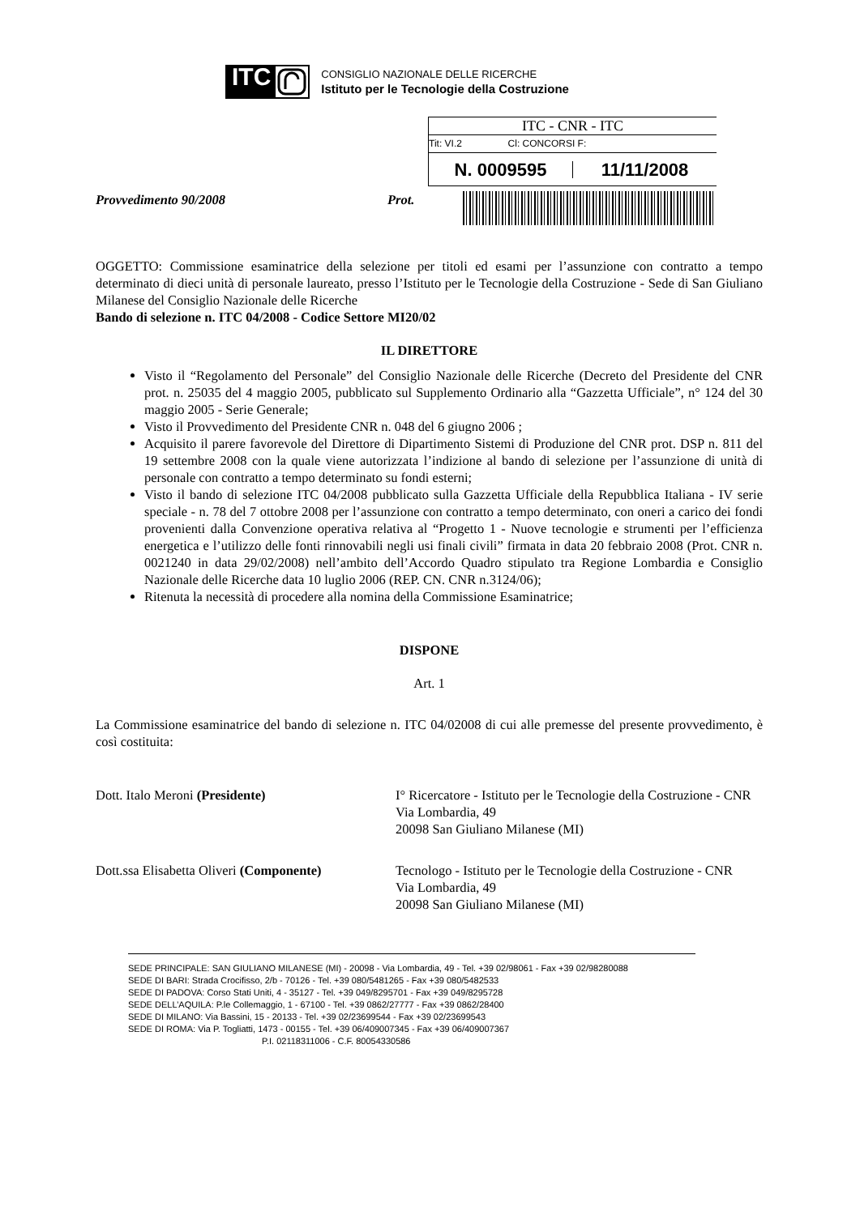ITC
CONSIGLIO NAZIONALE DELLE RICERCHE
Istituto per le Tecnologie della Costruzione
ITC - CNR - ITC
Tit: VI.2 Cl: CONCORSI F:
N. 0009595 11/11/2008
Provvedimento 90/2008 Prot.
OGGETTO: Commissione esaminatrice della selezione per titoli ed esami per l’assunzione con contratto a tempo determinato di dieci unità di personale laureato, presso l’Istituto per le Tecnologie della Costruzione - Sede di San Giuliano Milanese del Consiglio Nazionale delle Ricerche
Bando di selezione n. ITC 04/2008 - Codice Settore MI20/02
IL DIRETTORE
Visto il “Regolamento del Personale” del Consiglio Nazionale delle Ricerche (Decreto del Presidente del CNR prot. n. 25035 del 4 maggio 2005, pubblicato sul Supplemento Ordinario alla “Gazzetta Ufficiale”, n° 124 del 30 maggio 2005 - Serie Generale;
Visto il Provvedimento del Presidente CNR n. 048 del 6 giugno 2006 ;
Acquisito il parere favorevole del Direttore di Dipartimento Sistemi di Produzione del CNR prot. DSP n. 811 del 19 settembre 2008 con la quale viene autorizzata l’indizione al bando di selezione per l’assunzione di unità di personale con contratto a tempo determinato su fondi esterni;
Visto il bando di selezione ITC 04/2008 pubblicato sulla Gazzetta Ufficiale della Repubblica Italiana - IV serie speciale - n. 78 del 7 ottobre 2008 per l’assunzione con contratto a tempo determinato, con oneri a carico dei fondi provenienti dalla Convenzione operativa relativa al “Progetto 1 - Nuove tecnologie e strumenti per l’efficienza energetica e l’utilizzo delle fonti rinnovabili negli usi finali civili” firmata in data 20 febbraio 2008 (Prot. CNR n. 0021240 in data 29/02/2008) nell’ambito dell’Accordo Quadro stipulato tra Regione Lombardia e Consiglio Nazionale delle Ricerche data 10 luglio 2006 (REP. CN. CNR n.3124/06);
Ritenuta la necessità di procedere alla nomina della Commissione Esaminatrice;
DISPONE
Art. 1
La Commissione esaminatrice del bando di selezione n. ITC 04/02008 di cui alle premesse del presente provvedimento, è così costituita:
Dott. Italo Meroni (Presidente) I° Ricercatore - Istituto per le Tecnologie della Costruzione - CNR
Via Lombardia, 49
20098 San Giuliano Milanese (MI)
Dott.ssa Elisabetta Oliveri (Componente)
Tecnologo - Istituto per le Tecnologie della Costruzione - CNR
Via Lombardia, 49
20098 San Giuliano Milanese (MI)
SEDE PRINCIPALE: SAN GIULIANO MILANESE (MI) - 20098 - Via Lombardia, 49 - Tel. +39 02/98061 - Fax +39 02/98280088
SEDE DI BARI: Strada Crocifisso, 2/b - 70126 - Tel. +39 080/5481265 - Fax +39 080/5482533
SEDE DI PADOVA: Corso Stati Uniti, 4 - 35127 - Tel. +39 049/8295701 - Fax +39 049/8295728
SEDE DELL’AQUILA: P.le Collemaggio, 1 - 67100 - Tel. +39 0862/27777 - Fax +39 0862/28400
SEDE DI MILANO: Via Bassini, 15 - 20133 - Tel. +39 02/23699544 - Fax +39 02/23699543
SEDE DI ROMA: Via P. Togliatti, 1473 - 00155 - Tel. +39 06/409007345 - Fax +39 06/409007367
P.I. 02118311006 - C.F. 80054330586